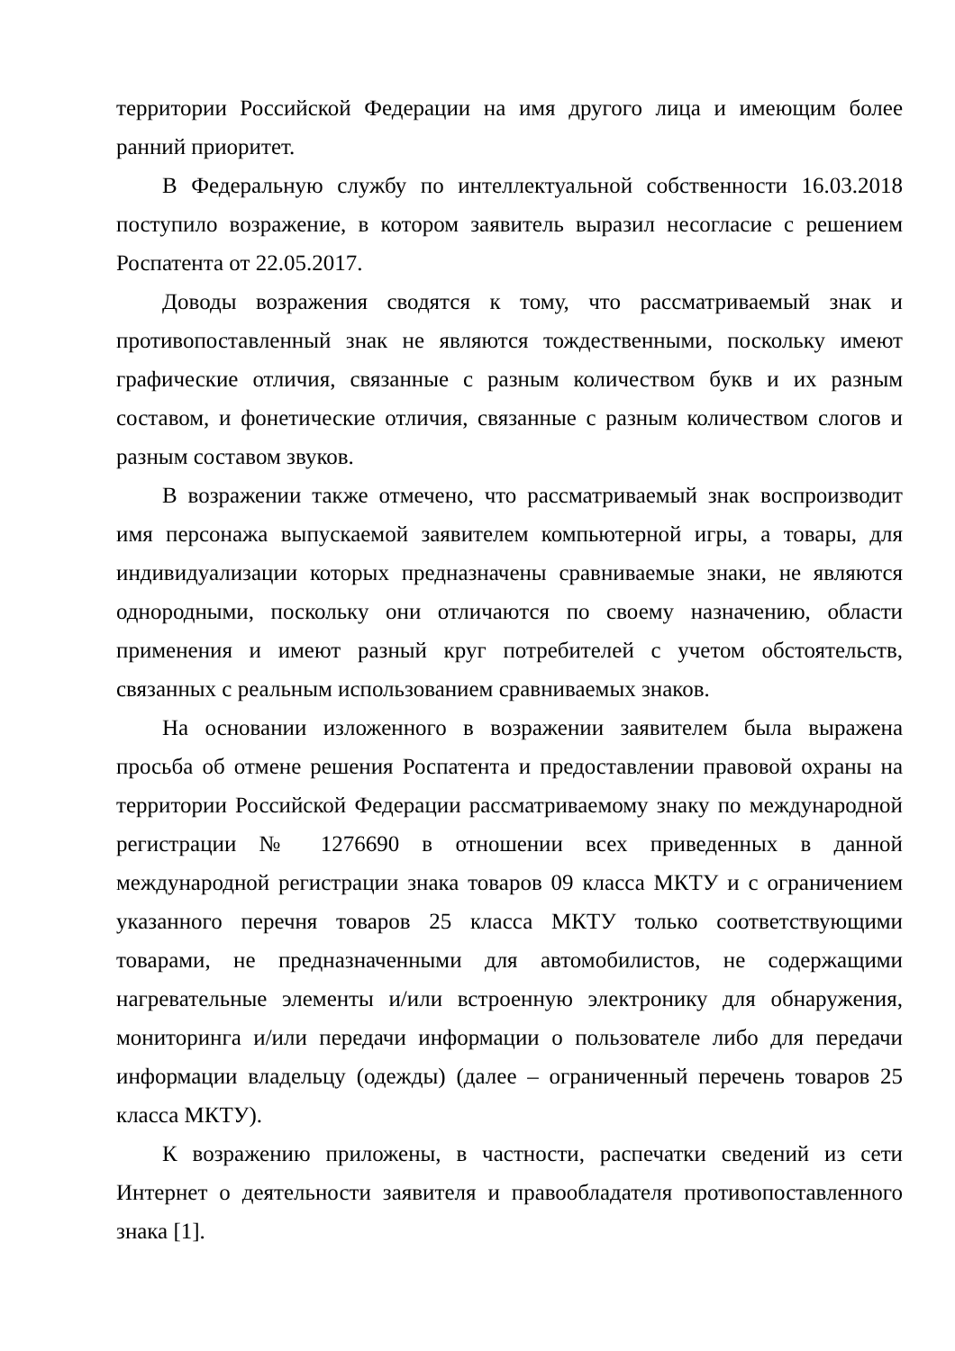территории Российской Федерации на имя другого лица и имеющим более ранний приоритет.
В Федеральную службу по интеллектуальной собственности 16.03.2018 поступило возражение, в котором заявитель выразил несогласие с решением Роспатента от 22.05.2017.
Доводы возражения сводятся к тому, что рассматриваемый знак и противопоставленный знак не являются тождественными, поскольку имеют графические отличия, связанные с разным количеством букв и их разным составом, и фонетические отличия, связанные с разным количеством слогов и разным составом звуков.
В возражении также отмечено, что рассматриваемый знак воспроизводит имя персонажа выпускаемой заявителем компьютерной игры, а товары, для индивидуализации которых предназначены сравниваемые знаки, не являются однородными, поскольку они отличаются по своему назначению, области применения и имеют разный круг потребителей с учетом обстоятельств, связанных с реальным использованием сравниваемых знаков.
На основании изложенного в возражении заявителем была выражена просьба об отмене решения Роспатента и предоставлении правовой охраны на территории Российской Федерации рассматриваемому знаку по международной регистрации № 1276690 в отношении всех приведенных в данной международной регистрации знака товаров 09 класса МКТУ и с ограничением указанного перечня товаров 25 класса МКТУ только соответствующими товарами, не предназначенными для автомобилистов, не содержащими нагревательные элементы и/или встроенную электронику для обнаружения, мониторинга и/или передачи информации о пользователе либо для передачи информации владельцу (одежды) (далее – ограниченный перечень товаров 25 класса МКТУ).
К возражению приложены, в частности, распечатки сведений из сети Интернет о деятельности заявителя и правообладателя противопоставленного знака [1].